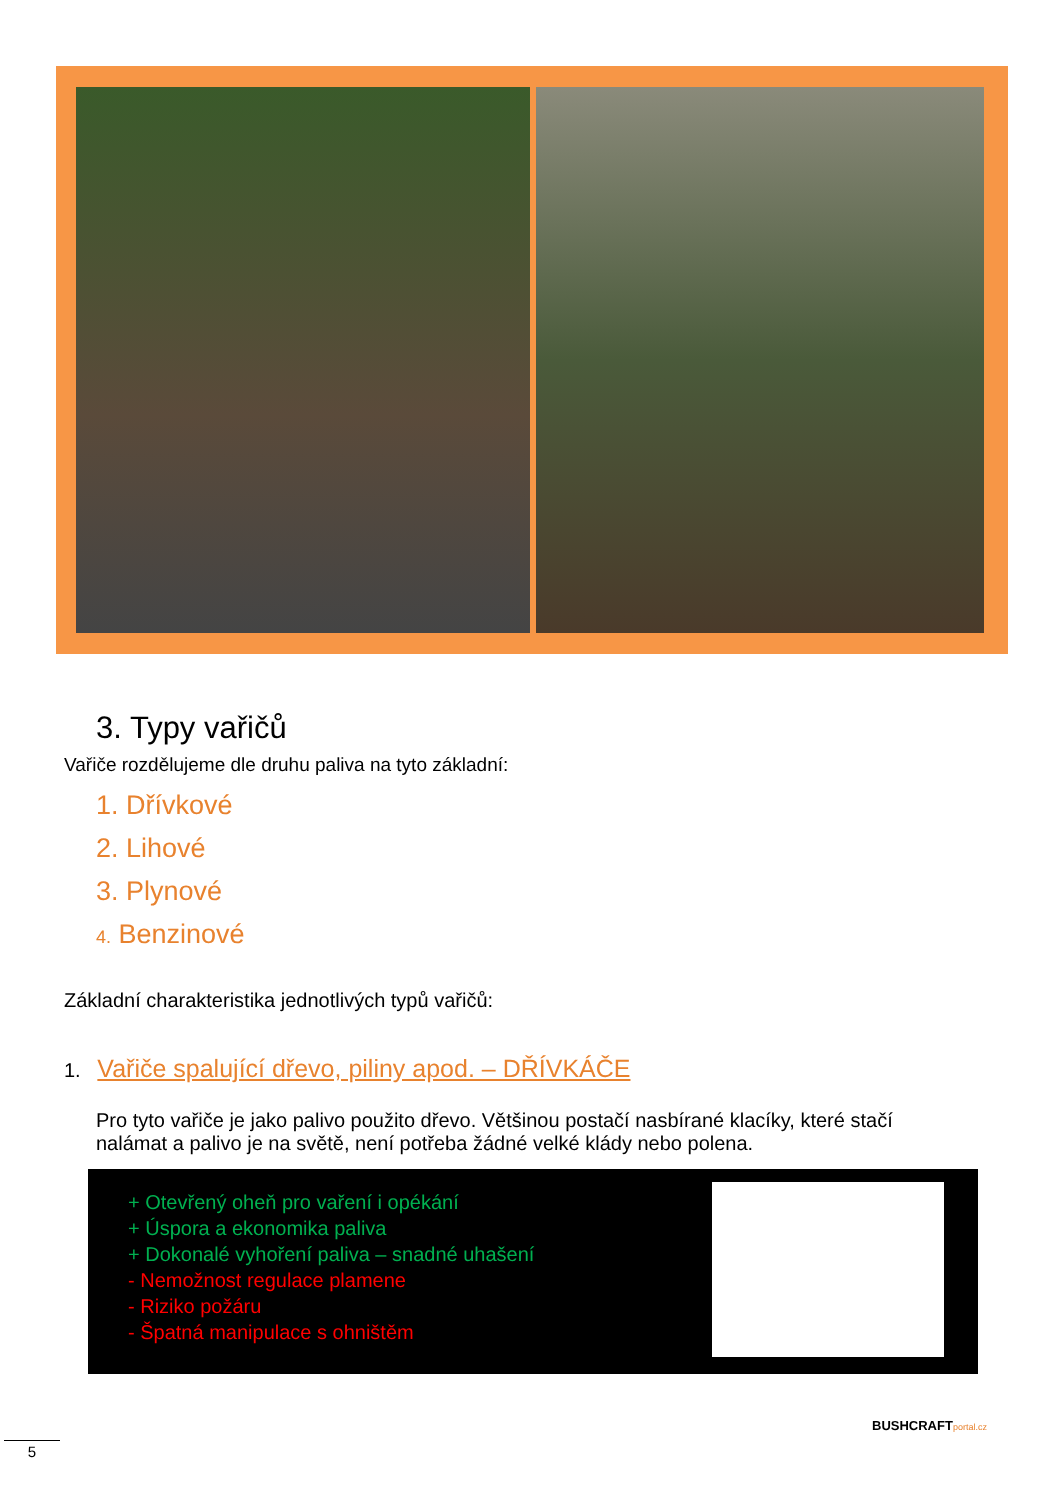3. Typy vařičů
Vařiče rozdělujeme dle druhu paliva na tyto základní:
1. Dřívkové
2. Lihové
3. Plynové
4. Benzinové
Základní charakteristika jednotlivých typů vařičů:
1. Vařiče spalující dřevo, piliny apod. – DŘÍVKÁČE
Pro tyto vařiče je jako palivo použito dřevo. Většinou postačí nasbírané klacíky, které stačí nalámat a palivo je na světě, není potřeba žádné velké klády nebo polena.
+ Otevřený oheň pro vaření i opékání
+ Úspora a ekonomika paliva
+ Dokonalé vyhoření paliva – snadné uhašení
- Nemožnost regulace plamene
- Riziko požáru
- Špatná manipulace s ohništěm
BUSHCRAFTportal.cz
5